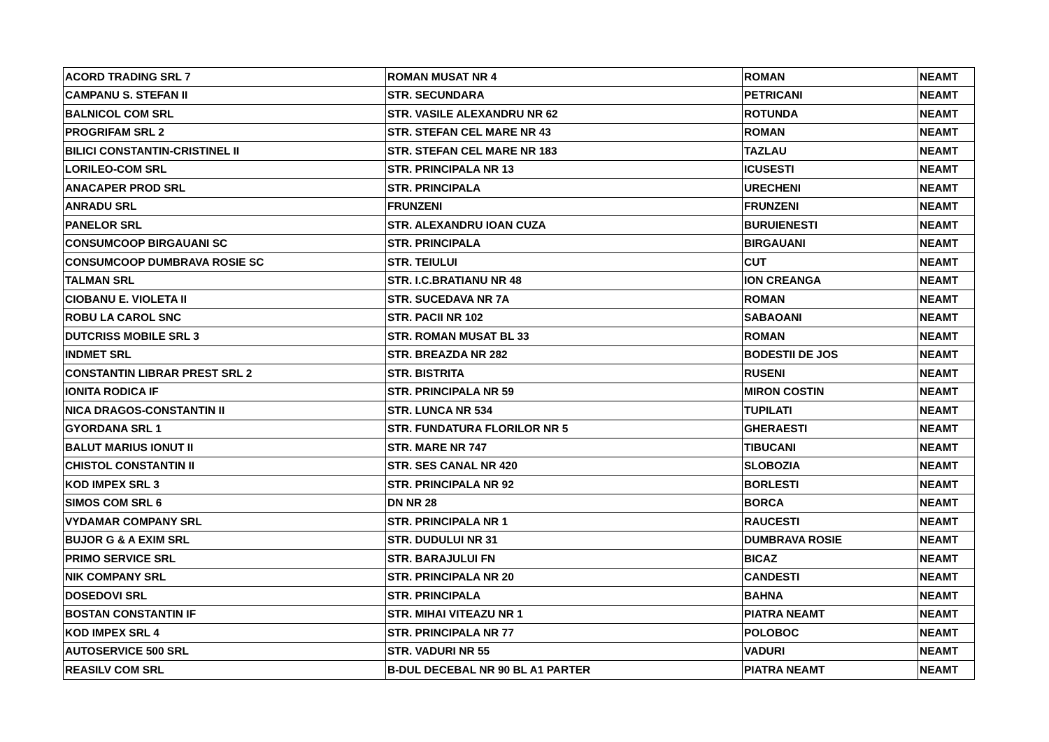| ACORD TRADING SRL 7 | ROMAN MUSAT NR 4 | ROMAN | NEAMT |
| CAMPANU S. STEFAN II | STR. SECUNDARA | PETRICANI | NEAMT |
| BALNICOL COM SRL | STR. VASILE ALEXANDRU NR 62 | ROTUNDA | NEAMT |
| PROGRIFAM SRL 2 | STR. STEFAN CEL MARE NR 43 | ROMAN | NEAMT |
| BILICI CONSTANTIN-CRISTINEL II | STR. STEFAN CEL MARE NR 183 | TAZLAU | NEAMT |
| LORILEO-COM SRL | STR. PRINCIPALA NR 13 | ICUSESTI | NEAMT |
| ANACAPER PROD SRL | STR. PRINCIPALA | URECHENI | NEAMT |
| ANRADU SRL | FRUNZENI | FRUNZENI | NEAMT |
| PANELOR SRL | STR. ALEXANDRU IOAN CUZA | BURUIENESTI | NEAMT |
| CONSUMCOOP BIRGAUANI SC | STR. PRINCIPALA | BIRGAUANI | NEAMT |
| CONSUMCOOP DUMBRAVA ROSIE SC | STR. TEIULUI | CUT | NEAMT |
| TALMAN SRL | STR. I.C.BRATIANU NR 48 | ION CREANGA | NEAMT |
| CIOBANU E. VIOLETA II | STR. SUCEDAVA NR 7A | ROMAN | NEAMT |
| ROBU LA CAROL SNC | STR. PACII NR 102 | SABAOANI | NEAMT |
| DUTCRISS MOBILE SRL 3 | STR. ROMAN MUSAT BL 33 | ROMAN | NEAMT |
| INDMET SRL | STR. BREAZDA NR 282 | BODESTII DE JOS | NEAMT |
| CONSTANTIN LIBRAR PREST SRL 2 | STR. BISTRITA | RUSENI | NEAMT |
| IONITA RODICA IF | STR. PRINCIPALA NR 59 | MIRON COSTIN | NEAMT |
| NICA DRAGOS-CONSTANTIN II | STR. LUNCA NR 534 | TUPILATI | NEAMT |
| GYORDANA SRL 1 | STR. FUNDATURA FLORILOR NR 5 | GHERAESTI | NEAMT |
| BALUT MARIUS IONUT II | STR. MARE NR 747 | TIBUCANI | NEAMT |
| CHISTOL CONSTANTIN II | STR. SES CANAL NR 420 | SLOBOZIA | NEAMT |
| KOD IMPEX SRL 3 | STR. PRINCIPALA NR 92 | BORLESTI | NEAMT |
| SIMOS COM SRL 6 | DN NR 28 | BORCA | NEAMT |
| VYDAMAR COMPANY SRL | STR. PRINCIPALA NR 1 | RAUCESTI | NEAMT |
| BUJOR G & A EXIM SRL | STR. DUDULUI NR 31 | DUMBRAVA ROSIE | NEAMT |
| PRIMO SERVICE SRL | STR. BARAJULUI FN | BICAZ | NEAMT |
| NIK COMPANY SRL | STR. PRINCIPALA NR 20 | CANDESTI | NEAMT |
| DOSEDOVI SRL | STR. PRINCIPALA | BAHNA | NEAMT |
| BOSTAN CONSTANTIN IF | STR. MIHAI VITEAZU NR 1 | PIATRA NEAMT | NEAMT |
| KOD IMPEX SRL 4 | STR. PRINCIPALA NR 77 | POLOBOC | NEAMT |
| AUTOSERVICE 500 SRL | STR. VADURI NR 55 | VADURI | NEAMT |
| REASILV COM SRL | B-DUL DECEBAL NR 90 BL A1 PARTER | PIATRA NEAMT | NEAMT |